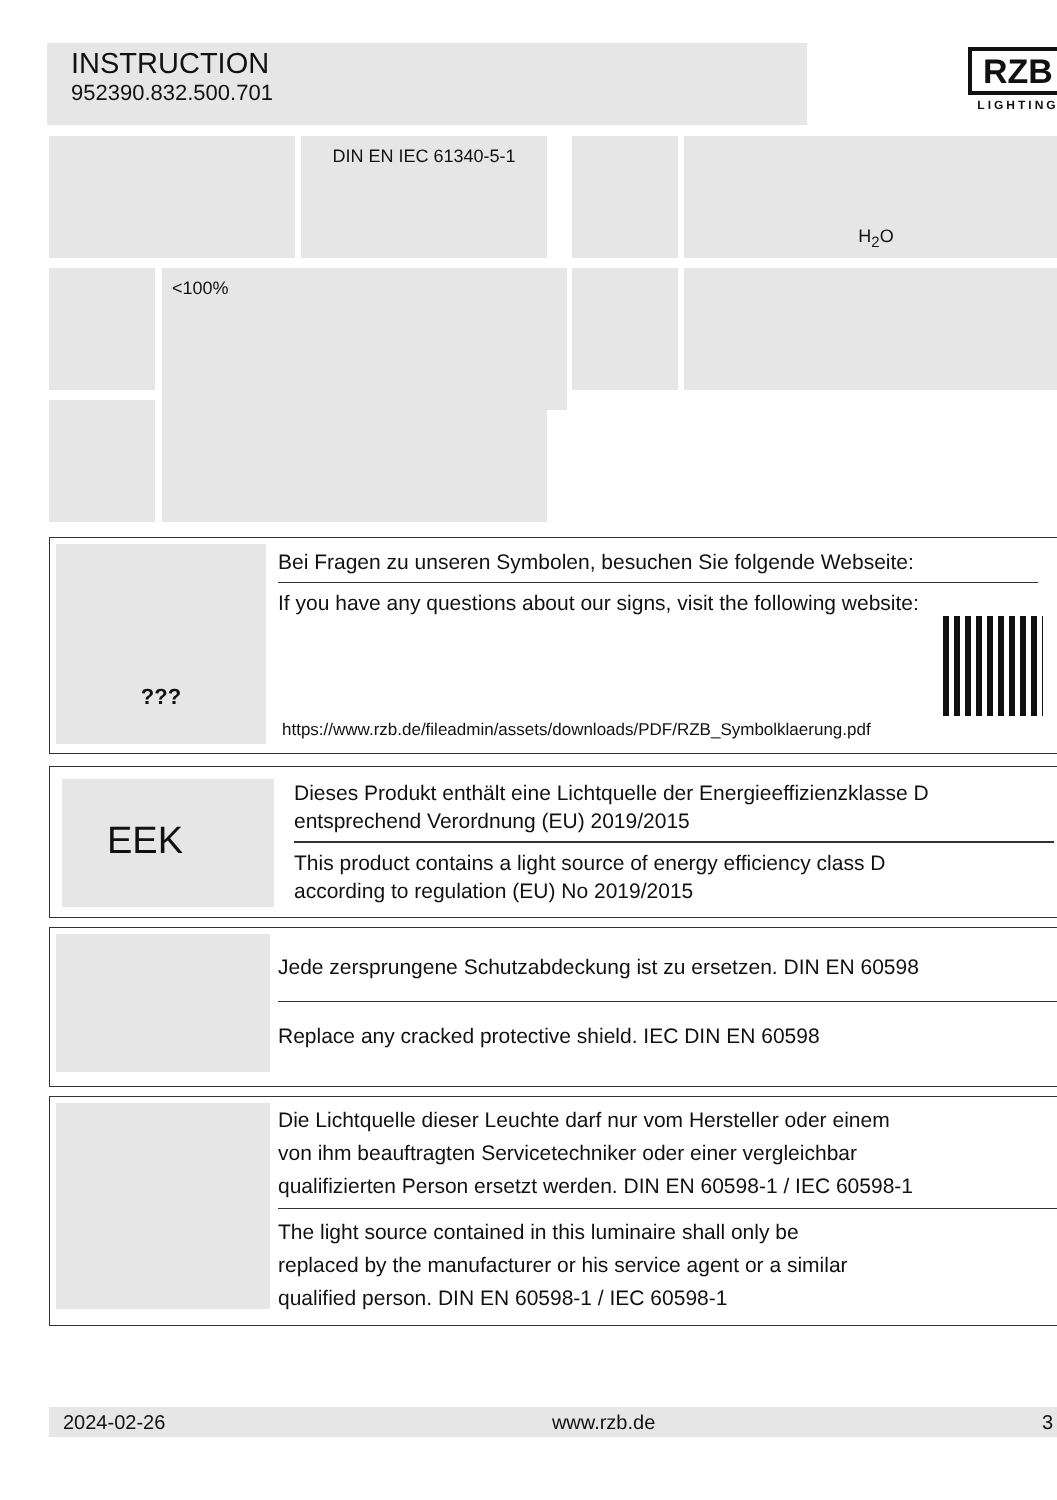INSTRUCTION
952390.832.500.701
RZB
LIGHTING
DIN EN IEC 61340-5-1 H<sub>2</sub>O
<100%
???
Bei Fragen zu unseren Symbolen, besuchen Sie folgende Webseite:
If you have any questions about our signs, visit the following website:
https://www.rzb.de/fileadmin/assets/downloads/PDF/RZB_Symbolklaerung.pdf
EEK
Dieses Produkt enthält eine Lichtquelle der Energieeffizienzklasse D
entsprechend Verordnung (EU) 2019/2015
This product contains a light source of energy efficiency class D
according to regulation (EU) No 2019/2015
Jede zersprungene Schutzabdeckung ist zu ersetzen. DIN EN 60598
Replace any cracked protective shield. IEC DIN EN 60598
Die Lichtquelle dieser Leuchte darf nur vom Hersteller oder einem
von ihm beauftragten Servicetechniker oder einer vergleichbar
qualifizierten Person ersetzt werden. DIN EN 60598-1 / IEC 60598-1
The light source contained in this luminaire shall only be
replaced by the manufacturer or his service agent or a similar
qualified person. DIN EN 60598-1 / IEC 60598-1
2024-02-26 www.rzb.de 3